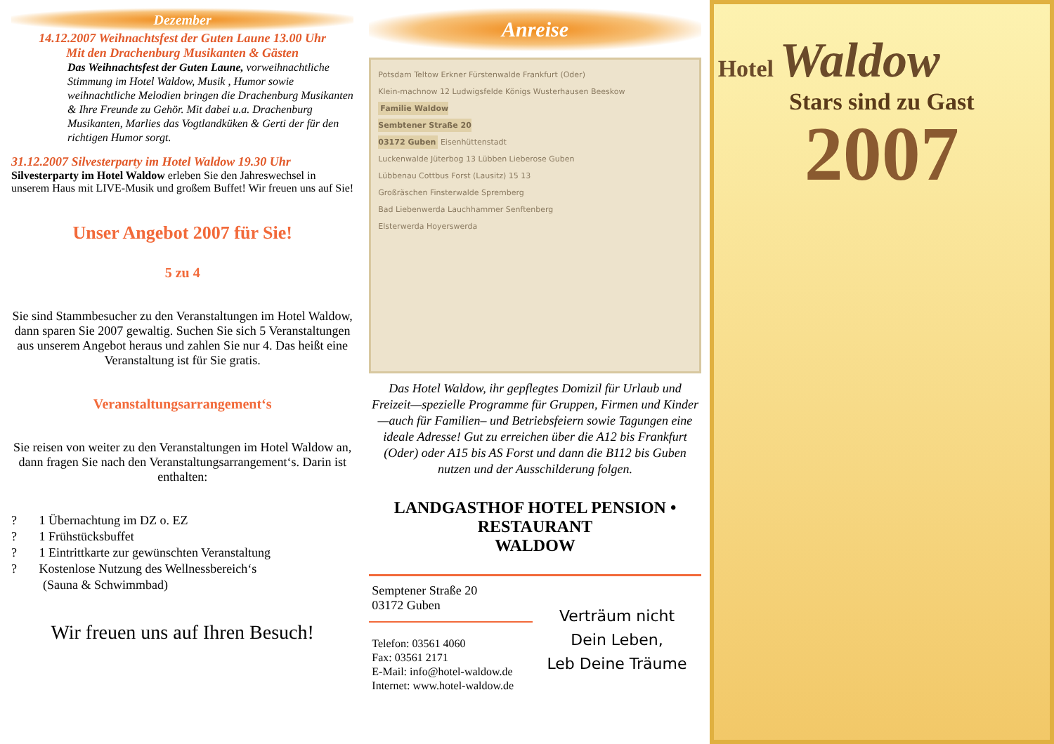Dezember
14.12.2007 Weihnachtsfest der Guten Laune 13.00 Uhr
Mit den Drachenburg Musikanten & Gästen
Das Weihnachtsfest der Guten Laune, vorweihnachtliche Stimmung im Hotel Waldow, Musik , Humor sowie weihnachtliche Melodien bringen die Drachenburg Musikanten & Ihre Freunde zu Gehör. Mit dabei u.a. Drachenburg Musikanten, Marlies das Vogtlandküken & Gerti der für den richtigen Humor sorgt.
31.12.2007 Silvesterparty im Hotel Waldow 19.30 Uhr
Silvesterparty im Hotel Waldow erleben Sie den Jahreswechsel in unserem Haus mit LIVE-Musik und großem Buffet! Wir freuen uns auf Sie!
Unser Angebot 2007 für Sie!
5 zu 4
Sie sind Stammbesucher zu den Veranstaltungen im Hotel Waldow, dann sparen Sie 2007 gewaltig. Suchen Sie sich 5 Veranstaltungen aus unserem Angebot heraus und zahlen Sie nur 4. Das heißt eine Veranstaltung ist für Sie gratis.
Veranstaltungsarrangement‘s
Sie reisen von weiter zu den Veranstaltungen im Hotel Waldow an, dann fragen Sie nach den Veranstaltungsarrangement‘s. Darin ist enthalten:
? 1 Übernachtung im DZ o. EZ
? 1 Frühstücksbuffet
? 1 Eintrittkarte zur gewünschten Veranstaltung
? Kostenlose Nutzung des Wellnessbereich‘s
(Sauna & Schwimmbad)
Wir freuen uns auf Ihren Besuch!
Anreise
Potsdam Teltow Erkner Fürstenwalde Frankfurt (Oder)
Klein-machnow 12 Ludwigsfelde Königs Wusterhausen Beeskow
Familie Waldow
Sembtener Straße 20
03172 Guben Eisenhüttenstadt
Luckenwalde Jüterbog 13 Lübben Lieberose Guben
Lübbenau Cottbus Forst (Lausitz) 15 13
Großräschen Finsterwalde Spremberg
Bad Liebenwerda Lauchhammer Senftenberg
Elsterwerda Hoyerswerda
Das Hotel Waldow, ihr gepflegtes Domizil für Urlaub und Freizeit—spezielle Programme für Gruppen, Firmen und Kinder—auch für Familien– und Betriebsfeiern sowie Tagungen eine ideale Adresse! Gut zu erreichen über die A12 bis Frankfurt (Oder) oder A15 bis AS Forst und dann die B112 bis Guben nutzen und der Ausschilderung folgen.
LANDGASTHOF HOTEL PENSION • RESTAURANT
WALDOW
Semptener Straße 20
03172 Guben
Telefon: 03561 4060
Fax: 03561 2171
E-Mail: info@hotel-waldow.de
Internet: www.hotel-waldow.de
Verträum nicht
Dein Leben,
Leb Deine Träume
Hotel Waldow
Stars sind zu Gast
2007